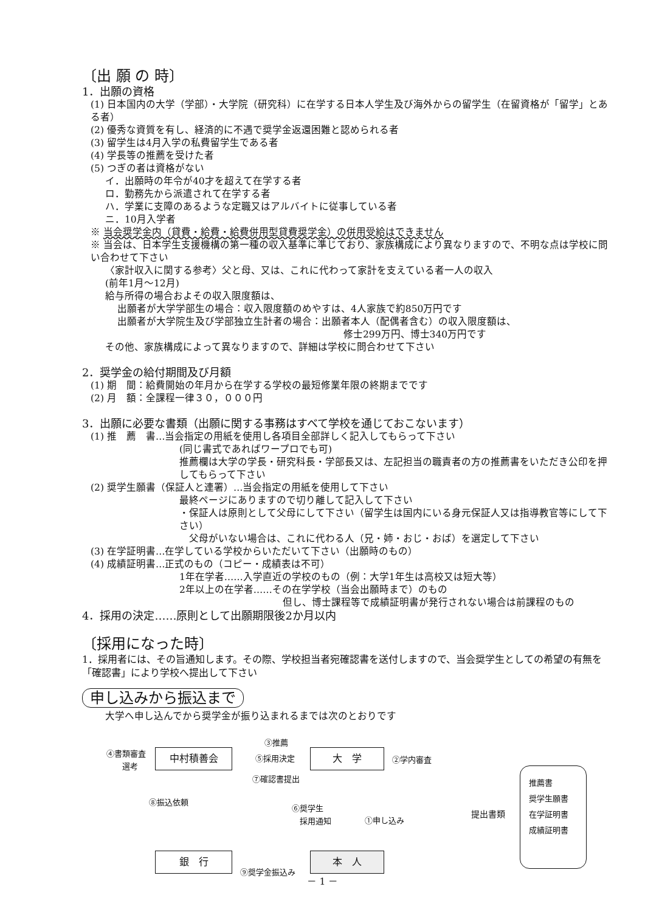〔出 願 の 時〕
1．出願の資格
(1) 日本国内の大学（学部）・大学院（研究科）に在学する日本人学生及び海外からの留学生（在留資格が「留学」とある者）
(2) 優秀な資質を有し、経済的に不遇で奨学金返還困難と認められる者
(3) 留学生は4月入学の私費留学生である者
(4) 学長等の推薦を受けた者
(5) つぎの者は資格がない
イ．出願時の年令が40才を超えて在学する者
ロ．勤務先から派遣されて在学する者
ハ．学業に支障のあるような定職又はアルバイトに従事している者
ニ．10月入学者
※ 当会奨学金内（貸費・給費・給費併用型貸費奨学金）の併用受給はできません
※ 当会は、日本学生支援機構の第一種の収入基準に準じており、家族構成により異なりますので、不明な点は学校に問い合わせて下さい
〈家計収入に関する参考〉父と母、又は、これに代わって家計を支えている者一人の収入
(前年1月～12月)
給与所得の場合およその収入限度額は、
出願者が大学学部生の場合：収入限度額のめやすは、4人家族で約850万円です
出願者が大学院生及び学部独立生計者の場合：出願者本人（配偶者含む）の収入限度額は、
修士299万円、博士340万円です
その他、家族構成によって異なりますので、詳細は学校に問合わせて下さい
2．奨学金の給付期間及び月額
(1) 期　間：給費開始の年月から在学する学校の最短修業年限の終期までです
(2) 月　額：全課程一律３０，０００円
3．出願に必要な書類（出願に関する事務はすべて学校を通じておこないます）
(1) 推　薦　書…当会指定の用紙を使用し各項目全部詳しく記入してもらって下さい
(同じ書式であればワープロでも可)
推薦欄は大学の学長・研究科長・学部長又は、左記担当の職責者の方の推薦書をいただき公印を押してもらって下さい
(2) 奨学生願書（保証人と連署）…当会指定の用紙を使用して下さい
最終ページにありますので切り離して記入して下さい
・保証人は原則として父母にして下さい（留学生は国内にいる身元保証人又は指導教官等にして下さい）
　父母がいない場合は、これに代わる人（兄・姉・おじ・おば）を選定して下さい
(3) 在学証明書…在学している学校からいただいて下さい（出願時のもの）
(4) 成績証明書…正式のもの（コピー・成績表は不可）
1年在学者……入学直近の学校のもの（例：大学1年生は高校又は短大等）
2年以上の在学者……その在学学校（当会出願時まで）のもの
但し、博士課程等で成績証明書が発行されない場合は前課程のもの
4．採用の決定……原則として出願期限後2か月以内
〔採用になった時〕
1．採用者には、その旨通知します。その際、学校担当者宛確認書を送付しますので、当会奨学生としての希望の有無を「確認書」により学校へ提出して下さい
申し込みから振込まで
大学へ申し込んでから奨学金が振り込まれるまでは次のとおりです
④書類審査
　　選考
中村積善会
③推薦
⑤採用決定
⑦確認書提出
大　学 ②学内審査
⑧振込依頼
⑥奨学生
　採用通知
①申し込み
提出書類
推薦書
奨学生願書
在学証明書
成績証明書
銀　行
⑨奨学金振込み
本　人
－ 1 －